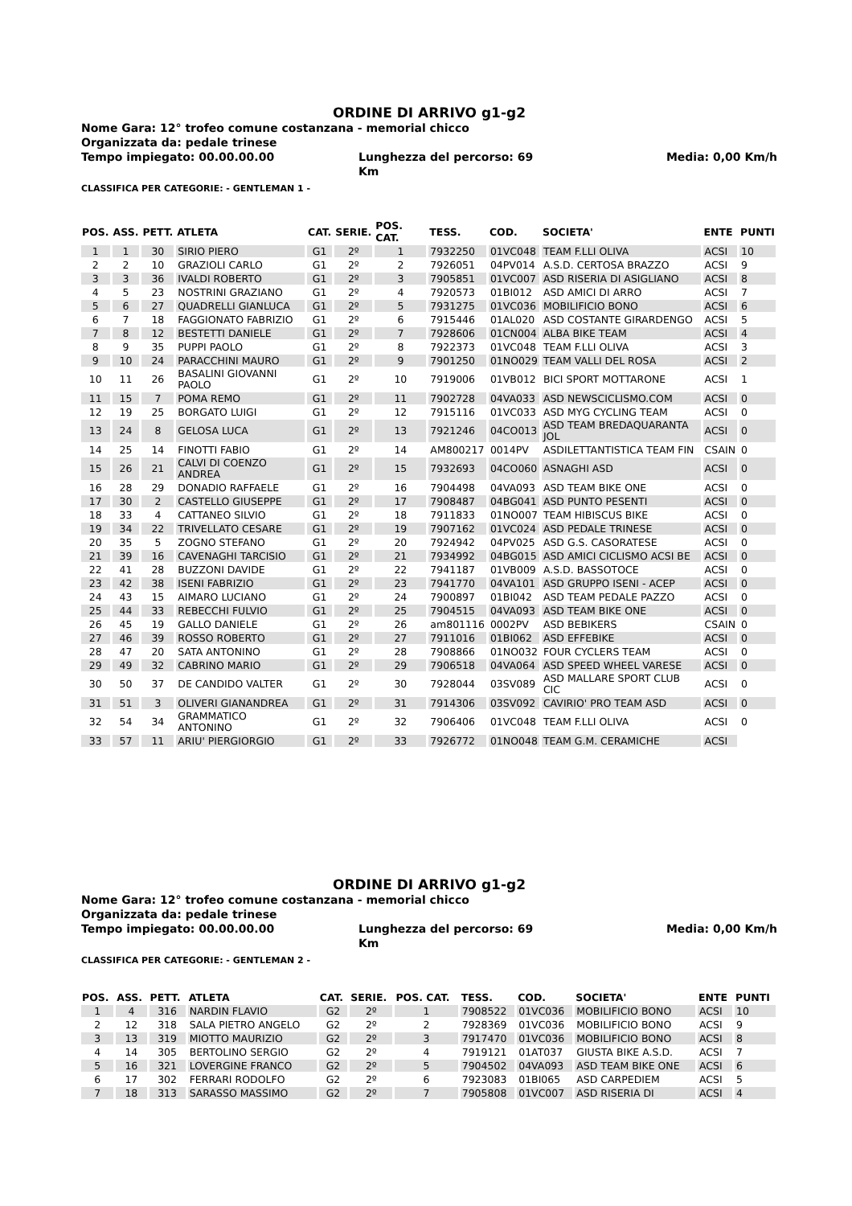ORDINE DI ARRIVO g1-g2
Nome Gara: 12° trofeo comune costanzana - memorial chicco
Organizzata da: pedale trinese
Tempo impiegato: 00.00.00.00 Lunghezza del percorso: 69 Km Media: 0,00 Km/h
CLASSIFICA PER CATEGORIE: - GENTLEMAN 1 -
| POS. | ASS. | PETT. | ATLETA | CAT. | SERIE. | POS. CAT. | TESS. | COD. | SOCIETA' | ENTE | PUNTI |
| --- | --- | --- | --- | --- | --- | --- | --- | --- | --- | --- | --- |
| 1 | 1 | 30 | SIRIO PIERO | G1 | 2º | 1 | 7932250 | 01VC048 | TEAM F.LLI OLIVA | ACSI | 10 |
| 2 | 2 | 10 | GRAZIOLI CARLO | G1 | 2º | 2 | 7926051 | 04PV014 | A.S.D. CERTOSA BRAZZO | ACSI | 9 |
| 3 | 3 | 36 | IVALDI ROBERTO | G1 | 2º | 3 | 7905851 | 01VC007 | ASD RISERIA DI ASIGLIANO | ACSI | 8 |
| 4 | 5 | 23 | NOSTRINI GRAZIANO | G1 | 2º | 4 | 7920573 | 01BI012 | ASD AMICI DI ARRO | ACSI | 7 |
| 5 | 6 | 27 | QUADRELLI GIANLUCA | G1 | 2º | 5 | 7931275 | 01VC036 | MOBILIFICIO BONO | ACSI | 6 |
| 6 | 7 | 18 | FAGGIONATO FABRIZIO | G1 | 2º | 6 | 7915446 | 01AL020 | ASD COSTANTE GIRARDENGO | ACSI | 5 |
| 7 | 8 | 12 | BESTETTI DANIELE | G1 | 2º | 7 | 7928606 | 01CN004 | ALBA BIKE TEAM | ACSI | 4 |
| 8 | 9 | 35 | PUPPI PAOLO | G1 | 2º | 8 | 7922373 | 01VC048 | TEAM F.LLI OLIVA | ACSI | 3 |
| 9 | 10 | 24 | PARACCHINI MAURO | G1 | 2º | 9 | 7901250 | 01NO029 | TEAM VALLI DEL ROSA | ACSI | 2 |
| 10 | 11 | 26 | BASALINI GIOVANNI PAOLO | G1 | 2º | 10 | 7919006 | 01VB012 | BICI SPORT MOTTARONE | ACSI | 1 |
| 11 | 15 | 7 | POMA REMO | G1 | 2º | 11 | 7902728 | 04VA033 | ASD NEWSCICLISMO.COM | ACSI | 0 |
| 12 | 19 | 25 | BORGATO LUIGI | G1 | 2º | 12 | 7915116 | 01VC033 | ASD MYG CYCLING TEAM | ACSI | 0 |
| 13 | 24 | 8 | GELOSA LUCA | G1 | 2º | 13 | 7921246 | 04CO013 | ASD TEAM BREDAQUARANTA JOL | ACSI | 0 |
| 14 | 25 | 14 | FINOTTI FABIO | G1 | 2º | 14 | AM800217 | 0014PV | ASDILETTANTISTICA TEAM FIN | CSAIN | 0 |
| 15 | 26 | 21 | CALVI DI COENZO ANDREA | G1 | 2º | 15 | 7932693 | 04CO060 | ASNAGHI ASD | ACSI | 0 |
| 16 | 28 | 29 | DONADIO RAFFAELE | G1 | 2º | 16 | 7904498 | 04VA093 | ASD TEAM BIKE ONE | ACSI | 0 |
| 17 | 30 | 2 | CASTELLO GIUSEPPE | G1 | 2º | 17 | 7908487 | 04BG041 | ASD PUNTO PESENTI | ACSI | 0 |
| 18 | 33 | 4 | CATTANEO SILVIO | G1 | 2º | 18 | 7911833 | 01NO007 | TEAM HIBISCUS BIKE | ACSI | 0 |
| 19 | 34 | 22 | TRIVELLATO CESARE | G1 | 2º | 19 | 7907162 | 01VC024 | ASD PEDALE TRINESE | ACSI | 0 |
| 20 | 35 | 5 | ZOGNO STEFANO | G1 | 2º | 20 | 7924942 | 04PV025 | ASD G.S. CASORATESE | ACSI | 0 |
| 21 | 39 | 16 | CAVENAGHI TARCISIO | G1 | 2º | 21 | 7934992 | 04BG015 | ASD AMICI CICLISMO ACSI BE | ACSI | 0 |
| 22 | 41 | 28 | BUZZONI DAVIDE | G1 | 2º | 22 | 7941187 | 01VB009 | A.S.D. BASSOTOCE | ACSI | 0 |
| 23 | 42 | 38 | ISENI FABRIZIO | G1 | 2º | 23 | 7941770 | 04VA101 | ASD GRUPPO ISENI - ACEP | ACSI | 0 |
| 24 | 43 | 15 | AIMARO LUCIANO | G1 | 2º | 24 | 7900897 | 01BI042 | ASD TEAM PEDALE PAZZO | ACSI | 0 |
| 25 | 44 | 33 | REBECCHI FULVIO | G1 | 2º | 25 | 7904515 | 04VA093 | ASD TEAM BIKE ONE | ACSI | 0 |
| 26 | 45 | 19 | GALLO DANIELE | G1 | 2º | 26 | am801116 | 0002PV | ASD BEBIKERS | CSAIN | 0 |
| 27 | 46 | 39 | ROSSO ROBERTO | G1 | 2º | 27 | 7911016 | 01BI062 | ASD EFFEBIKE | ACSI | 0 |
| 28 | 47 | 20 | SATA ANTONINO | G1 | 2º | 28 | 7908866 | 01NO032 | FOUR CYCLERS TEAM | ACSI | 0 |
| 29 | 49 | 32 | CABRINO MARIO | G1 | 2º | 29 | 7906518 | 04VA064 | ASD SPEED WHEEL VARESE | ACSI | 0 |
| 30 | 50 | 37 | DE CANDIDO VALTER | G1 | 2º | 30 | 7928044 | 03SV089 | ASD MALLARE SPORT CLUB CIC | ACSI | 0 |
| 31 | 51 | 3 | OLIVERI GIANANDREA | G1 | 2º | 31 | 7914306 | 03SV092 | CAVIRIO' PRO TEAM ASD | ACSI | 0 |
| 32 | 54 | 34 | GRAMMATICO ANTONINO | G1 | 2º | 32 | 7906406 | 01VC048 | TEAM F.LLI OLIVA | ACSI | 0 |
| 33 | 57 | 11 | ARIU' PIERGIORGIO | G1 | 2º | 33 | 7926772 | 01NO048 | TEAM G.M. CERAMICHE | ACSI | |
ORDINE DI ARRIVO g1-g2
Nome Gara: 12° trofeo comune costanzana - memorial chicco
Organizzata da: pedale trinese
Tempo impiegato: 00.00.00.00 Lunghezza del percorso: 69 Km Media: 0,00 Km/h
CLASSIFICA PER CATEGORIE: - GENTLEMAN 2 -
| POS. | ASS. | PETT. | ATLETA | CAT. | SERIE. | POS. CAT. | TESS. | COD. | SOCIETA' | ENTE | PUNTI |
| --- | --- | --- | --- | --- | --- | --- | --- | --- | --- | --- | --- |
| 1 | 4 | 316 | NARDIN FLAVIO | G2 | 2º | 1 | 7908522 | 01VC036 | MOBILIFICIO BONO | ACSI | 10 |
| 2 | 12 | 318 | SALA PIETRO ANGELO | G2 | 2º | 2 | 7928369 | 01VC036 | MOBILIFICIO BONO | ACSI | 9 |
| 3 | 13 | 319 | MIOTTO MAURIZIO | G2 | 2º | 3 | 7917470 | 01VC036 | MOBILIFICIO BONO | ACSI | 8 |
| 4 | 14 | 305 | BERTOLINO SERGIO | G2 | 2º | 4 | 7919121 | 01AT037 | GIUSTA BIKE A.S.D. | ACSI | 7 |
| 5 | 16 | 321 | LOVERGINE FRANCO | G2 | 2º | 5 | 7904502 | 04VA093 | ASD TEAM BIKE ONE | ACSI | 6 |
| 6 | 17 | 302 | FERRARI RODOLFO | G2 | 2º | 6 | 7923083 | 01BI065 | ASD CARPEDIEM | ACSI | 5 |
| 7 | 18 | 313 | SARASSO MASSIMO | G2 | 2º | 7 | 7905808 | 01VC007 | ASD RISERIA DI | ACSI | 4 |